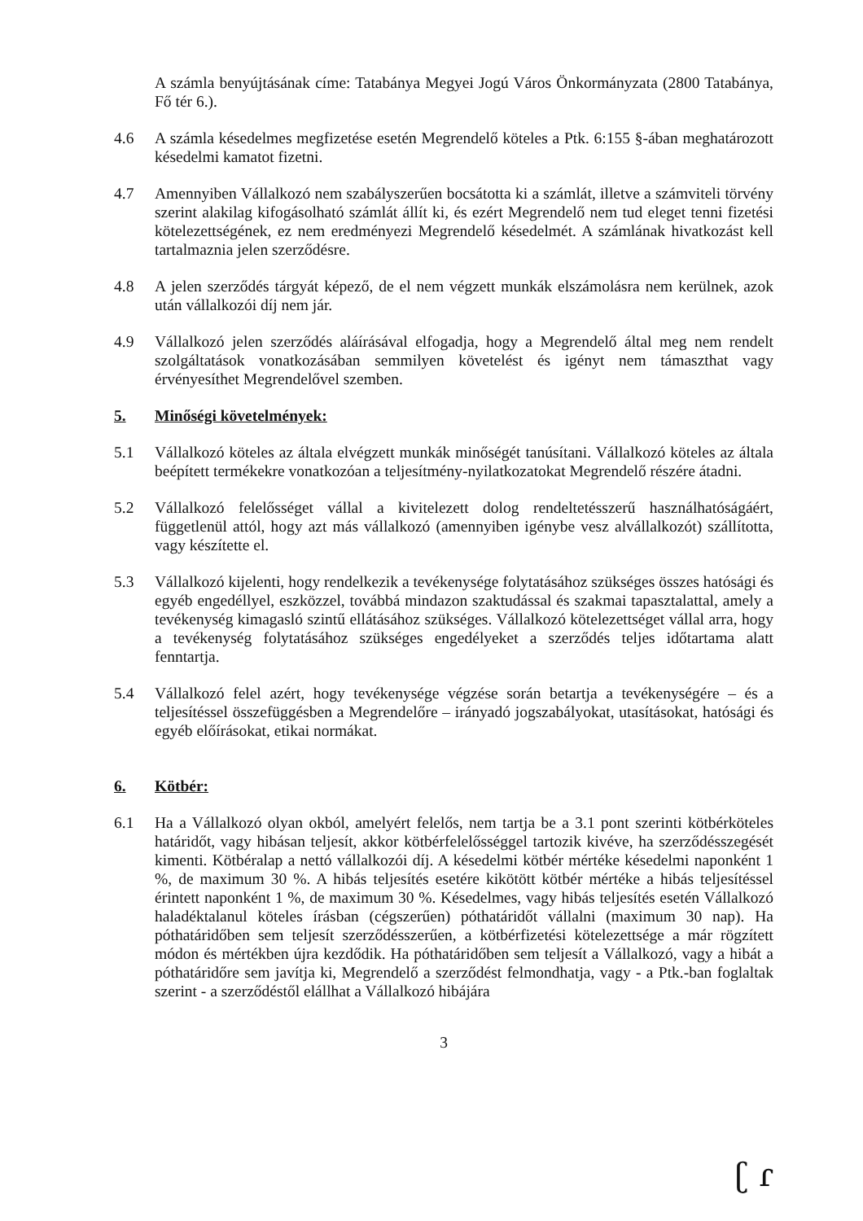A számla benyújtásának címe: Tatabánya Megyei Jogú Város Önkormányzata (2800 Tatabánya, Fő tér 6.).
4.6 A számla késedelmes megfizetése esetén Megrendelő köteles a Ptk. 6:155 §-ában meghatározott késedelmi kamatot fizetni.
4.7 Amennyiben Vállalkozó nem szabályszerűen bocsátotta ki a számlát, illetve a számviteli törvény szerint alakilag kifogásolható számlát állít ki, és ezért Megrendelő nem tud eleget tenni fizetési kötelezettségének, ez nem eredményezi Megrendelő késedelmét. A számlának hivatkozást kell tartalmaznia jelen szerződésre.
4.8 A jelen szerződés tárgyát képező, de el nem végzett munkák elszámolásra nem kerülnek, azok után vállalkozói díj nem jár.
4.9 Vállalkozó jelen szerződés aláírásával elfogadja, hogy a Megrendelő által meg nem rendelt szolgáltatások vonatkozásában semmilyen követelést és igényt nem támaszthat vagy érvényesíthet Megrendelővel szemben.
5. Minőségi követelmények:
5.1 Vállalkozó köteles az általa elvégzett munkák minőségét tanúsítani. Vállalkozó köteles az általa beépített termékekre vonatkozóan a teljesítmény-nyilatkozatokat Megrendelő részére átadni.
5.2 Vállalkozó felelősséget vállal a kivitelezett dolog rendeltetésszerű használhatóságáért, függetlenül attól, hogy azt más vállalkozó (amennyiben igénybe vesz alvállalkozót) szállította, vagy készítette el.
5.3 Vállalkozó kijelenti, hogy rendelkezik a tevékenysége folytatásához szükséges összes hatósági és egyéb engedéllyel, eszközzel, továbbá mindazon szaktudással és szakmai tapasztalattal, amely a tevékenység kimagasló szintű ellátásához szükséges. Vállalkozó kötelezettséget vállal arra, hogy a tevékenység folytatásához szükséges engedélyeket a szerződés teljes időtartama alatt fenntartja.
5.4 Vállalkozó felel azért, hogy tevékenysége végzése során betartja a tevékenységére – és a teljesítéssel összefüggésben a Megrendelőre – irányadó jogszabályokat, utasításokat, hatósági és egyéb előírásokat, etikai normákat.
6. Kötbér:
6.1 Ha a Vállalkozó olyan okból, amelyért felelős, nem tartja be a 3.1 pont szerinti kötbérköteles határidőt, vagy hibásan teljesít, akkor kötbérfelelősséggel tartozik kivéve, ha szerződésszegését kimenti. Kötbéralap a nettó vállalkozói díj. A késedelmi kötbér mértéke késedelmi naponként 1 %, de maximum 30 %. A hibás teljesítés esetére kikötött kötbér mértéke a hibás teljesítéssel érintett naponként 1 %, de maximum 30 %. Késedelmes, vagy hibás teljesítés esetén Vállalkozó haladéktalanul köteles írásban (cégszerűen) póthatáridőt vállalni (maximum 30 nap). Ha póthatáridőben sem teljesít szerződésszerűen, a kötbérfizetési kötelezettsége a már rögzített módon és mértékben újra kezdődik. Ha póthatáridőben sem teljesít a Vállalkozó, vagy a hibát a póthatáridőre sem javítja ki, Megrendelő a szerződést felmondhatja, vagy - a Ptk.-ban foglaltak szerint - a szerződéstől elállhat a Vállalkozó hibájára
3
ʗ ɾ